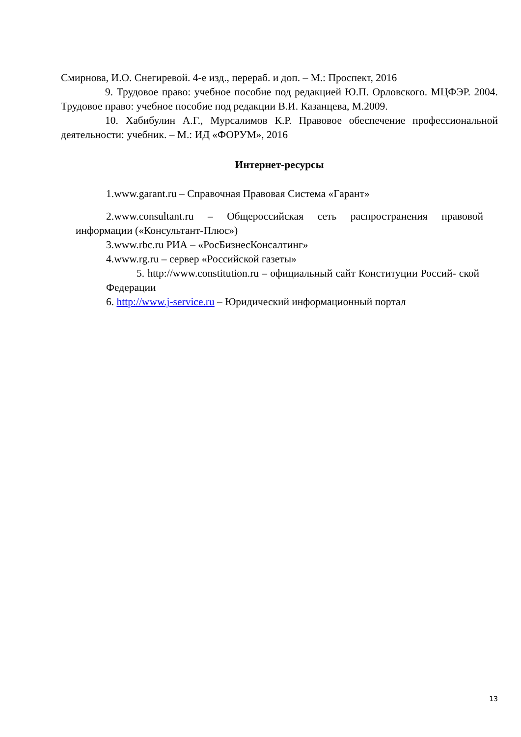Смирнова, И.О. Снегиревой. 4-е изд., перераб. и доп. – М.: Проспект, 2016
9. Трудовое право: учебное пособие под редакцией Ю.П. Орловского. МЦФЭР. 2004. Трудовое право: учебное пособие под редакции В.И. Казанцева, М.2009.
10. Хабибулин А.Г., Мурсалимов К.Р. Правовое обеспечение профессиональной деятельности: учебник. – М.: ИД «ФОРУМ», 2016
Интернет-ресурсы
1.www.garant.ru – Справочная Правовая Система «Гарант»
2.www.consultant.ru – Общероссийская сеть распространения правовой информации («Консультант-Плюс»)
3.www.rbc.ru РИА – «РосБизнесКонсалтинг»
4.www.rg.ru – сервер «Российской газеты»
5. http://www.constitution.ru – официальный сайт Конституции Россий- ской Федерации
6. http://www.j-service.ru – Юридический информационный портал
13